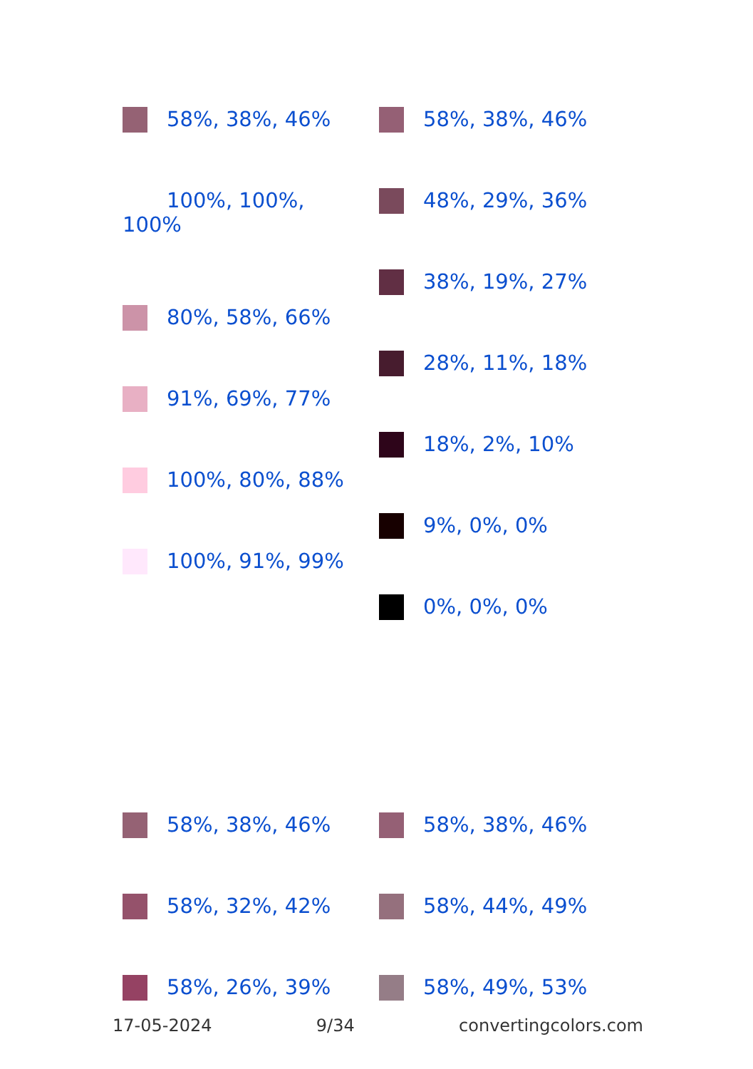58%, 38%, 46%
100%, 100%,
100%
80%, 58%, 66%
91%, 69%, 77%
100%, 80%, 88%
100%, 91%, 99%
58%, 38%, 46%
48%, 29%, 36%
38%, 19%, 27%
28%, 11%, 18%
18%, 2%, 10%
9%, 0%, 0%
0%, 0%, 0%
58%, 38%, 46%
58%, 32%, 42%
58%, 26%, 39%
58%, 38%, 46%
58%, 44%, 49%
58%, 49%, 53%
17-05-2024 9/34 convertingcolors.com